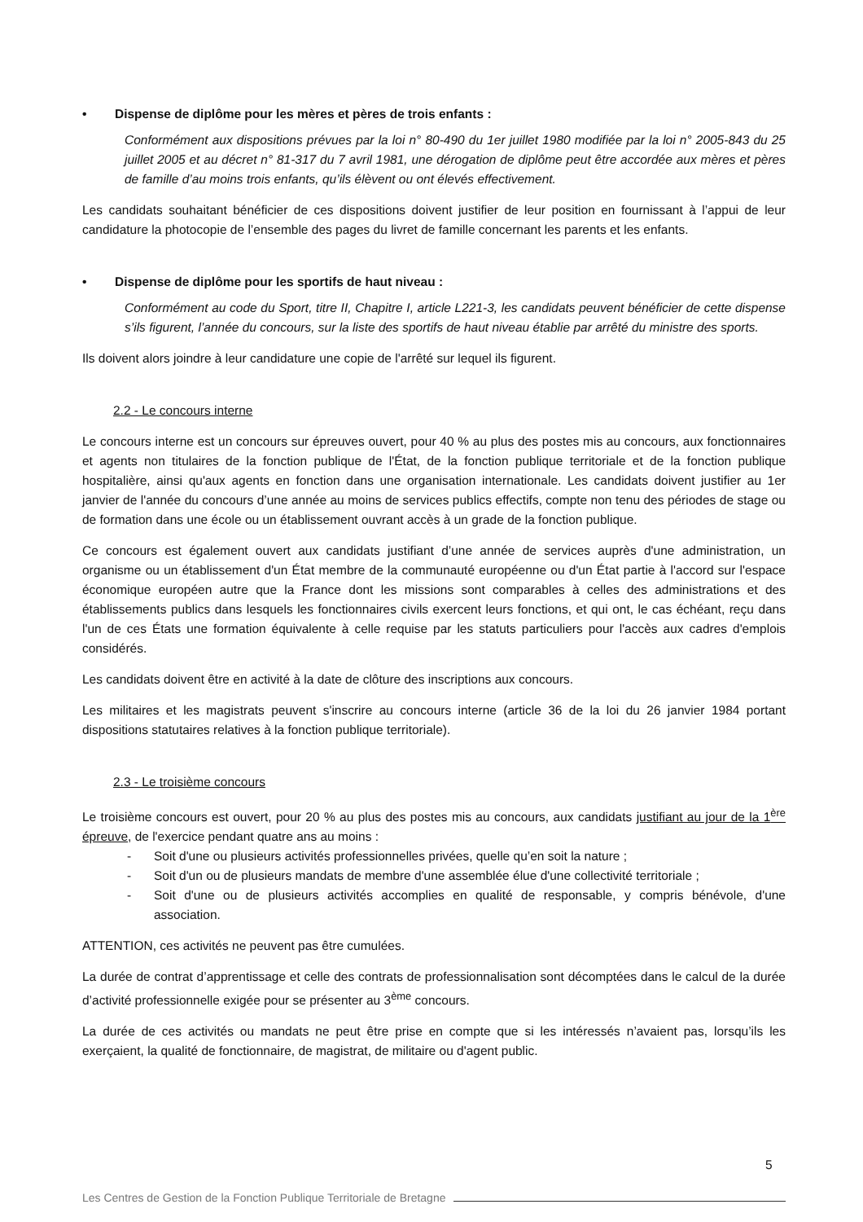• Dispense de diplôme pour les mères et pères de trois enfants :
Conformément aux dispositions prévues par la loi n° 80-490 du 1er juillet 1980 modifiée par la loi n° 2005-843 du 25 juillet 2005 et au décret n° 81-317 du 7 avril 1981, une dérogation de diplôme peut être accordée aux mères et pères de famille d’au moins trois enfants, qu’ils élèvent ou ont élevés effectivement.
Les candidats souhaitant bénéficier de ces dispositions doivent justifier de leur position en fournissant à l’appui de leur candidature la photocopie de l’ensemble des pages du livret de famille concernant les parents et les enfants.
• Dispense de diplôme pour les sportifs de haut niveau :
Conformément au code du Sport, titre II, Chapitre I, article L221-3, les candidats peuvent bénéficier de cette dispense s’ils figurent, l’année du concours, sur la liste des sportifs de haut niveau établie par arrêté du ministre des sports.
Ils doivent alors joindre à leur candidature une copie de l'arrêté sur lequel ils figurent.
2.2 - Le concours interne
Le concours interne est un concours sur épreuves ouvert, pour 40 % au plus des postes mis au concours, aux fonctionnaires et agents non titulaires de la fonction publique de l'État, de la fonction publique territoriale et de la fonction publique hospitalière, ainsi qu'aux agents en fonction dans une organisation internationale. Les candidats doivent justifier au 1er janvier de l'année du concours d’une année au moins de services publics effectifs, compte non tenu des périodes de stage ou de formation dans une école ou un établissement ouvrant accès à un grade de la fonction publique.
Ce concours est également ouvert aux candidats justifiant d’une année de services auprès d'une administration, un organisme ou un établissement d'un État membre de la communauté européenne ou d'un État partie à l'accord sur l'espace économique européen autre que la France dont les missions sont comparables à celles des administrations et des établissements publics dans lesquels les fonctionnaires civils exercent leurs fonctions, et qui ont, le cas échéant, reçu dans l'un de ces États une formation équivalente à celle requise par les statuts particuliers pour l'accès aux cadres d'emplois considérés.
Les candidats doivent être en activité à la date de clôture des inscriptions aux concours.
Les militaires et les magistrats peuvent s'inscrire au concours interne (article 36 de la loi du 26 janvier 1984 portant dispositions statutaires relatives à la fonction publique territoriale).
2.3 - Le troisième concours
Le troisième concours est ouvert, pour 20 % au plus des postes mis au concours, aux candidats justifiant au jour de la 1<sup>ère</sup> épreuve, de l'exercice pendant quatre ans au moins :
- Soit d'une ou plusieurs activités professionnelles privées, quelle qu’en soit la nature ;
- Soit d'un ou de plusieurs mandats de membre d'une assemblée élue d'une collectivité territoriale ;
- Soit d'une ou de plusieurs activités accomplies en qualité de responsable, y compris bénévole, d'une association.
ATTENTION, ces activités ne peuvent pas être cumulées.
La durée de contrat d’apprentissage et celle des contrats de professionnalisation sont décomptées dans le calcul de la durée d’activité professionnelle exigée pour se présenter au 3<sup>ème</sup> concours.
La durée de ces activités ou mandats ne peut être prise en compte que si les intéressés n’avaient pas, lorsqu’ils les exerçaient, la qualité de fonctionnaire, de magistrat, de militaire ou d'agent public.
5
Les Centres de Gestion de la Fonction Publique Territoriale de Bretagne